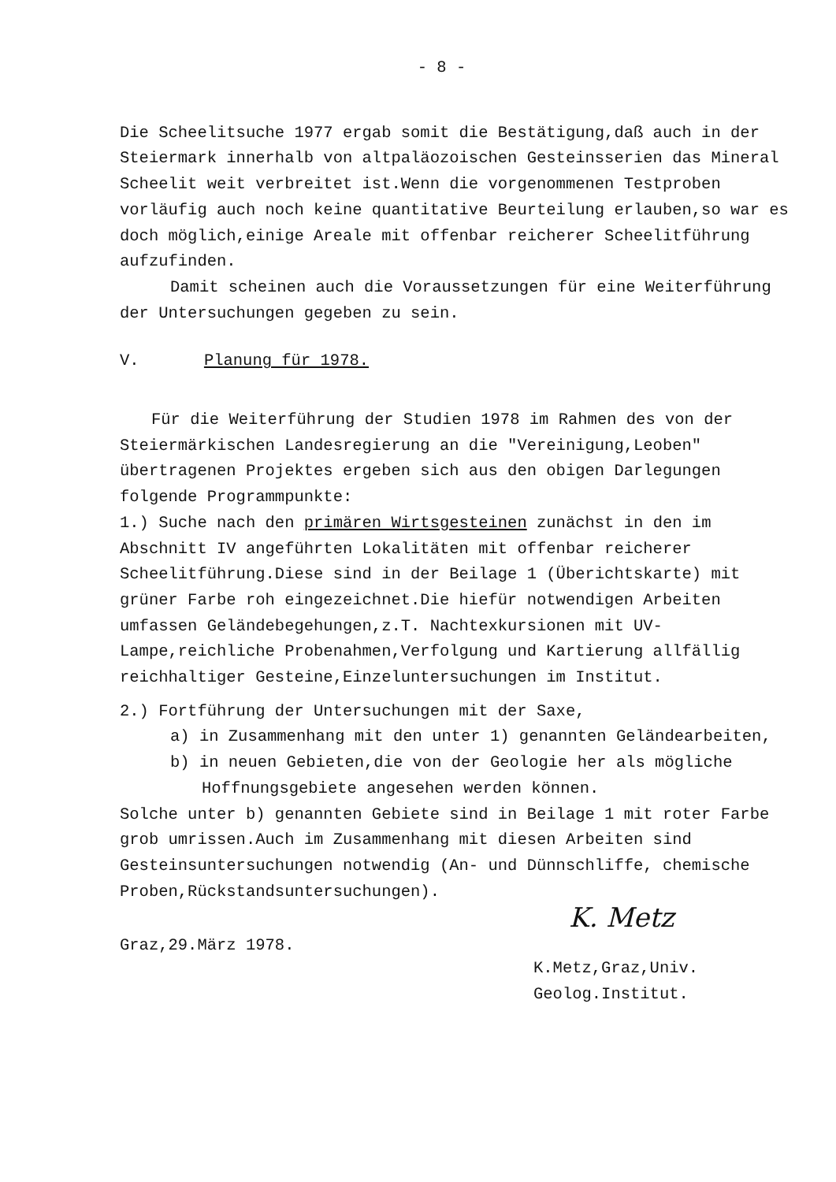- 8 -
Die Scheelitsuche 1977 ergab somit die Bestätigung,daß auch in der Steiermark innerhalb von altpaläozoischen Gesteinsserien das Mineral Scheelit weit verbreitet ist.Wenn die vorgenommenen Testproben vorläufig auch noch keine quantitative Beurteilung erlauben,so war es doch möglich,einige Areale mit offenbar reicherer Scheelitführung aufzufinden.
Damit scheinen auch die Voraussetzungen für eine Weiterführung der Untersuchungen gegeben zu sein.
V. Planung für 1978.
Für die Weiterführung der Studien 1978 im Rahmen des von der Steiermärkischen Landesregierung an die "Vereinigung,Leoben" übertragenen Projektes ergeben sich aus den obigen Darlegungen folgende Programmpunkte:
1.) Suche nach den primären Wirtsgesteinen zunächst in den im Abschnitt IV angeführten Lokalitäten mit offenbar reicherer Scheelitführung.Diese sind in der Beilage 1 (Überichtskarte) mit grüner Farbe roh eingezeichnet.Die hiefür notwendigen Arbeiten umfassen Geländebegehungen,z.T. Nachtexkursionen mit UV-Lampe,reichliche Probenahmen,Verfolgung und Kartierung allfällig reichhaltiger Gesteine,Einzeluntersuchungen im Institut.
2.) Fortführung der Untersuchungen mit der Saxe,
a) in Zusammenhang mit den unter 1) genannten Geländearbeiten,
b) in neuen Gebieten,die von der Geologie her als mögliche Hoffnungsgebiete angesehen werden können.
Solche unter b) genannten Gebiete sind in Beilage 1 mit roter Farbe grob umrissen.Auch im Zusammenhang mit diesen Arbeiten sind Gesteinsuntersuchungen notwendig (An- und Dünnschliffe, chemische Proben,Rückstandsuntersuchungen).
K. Metz
Graz,29.März 1978.
K.Metz,Graz,Univ.
Geolog.Institut.